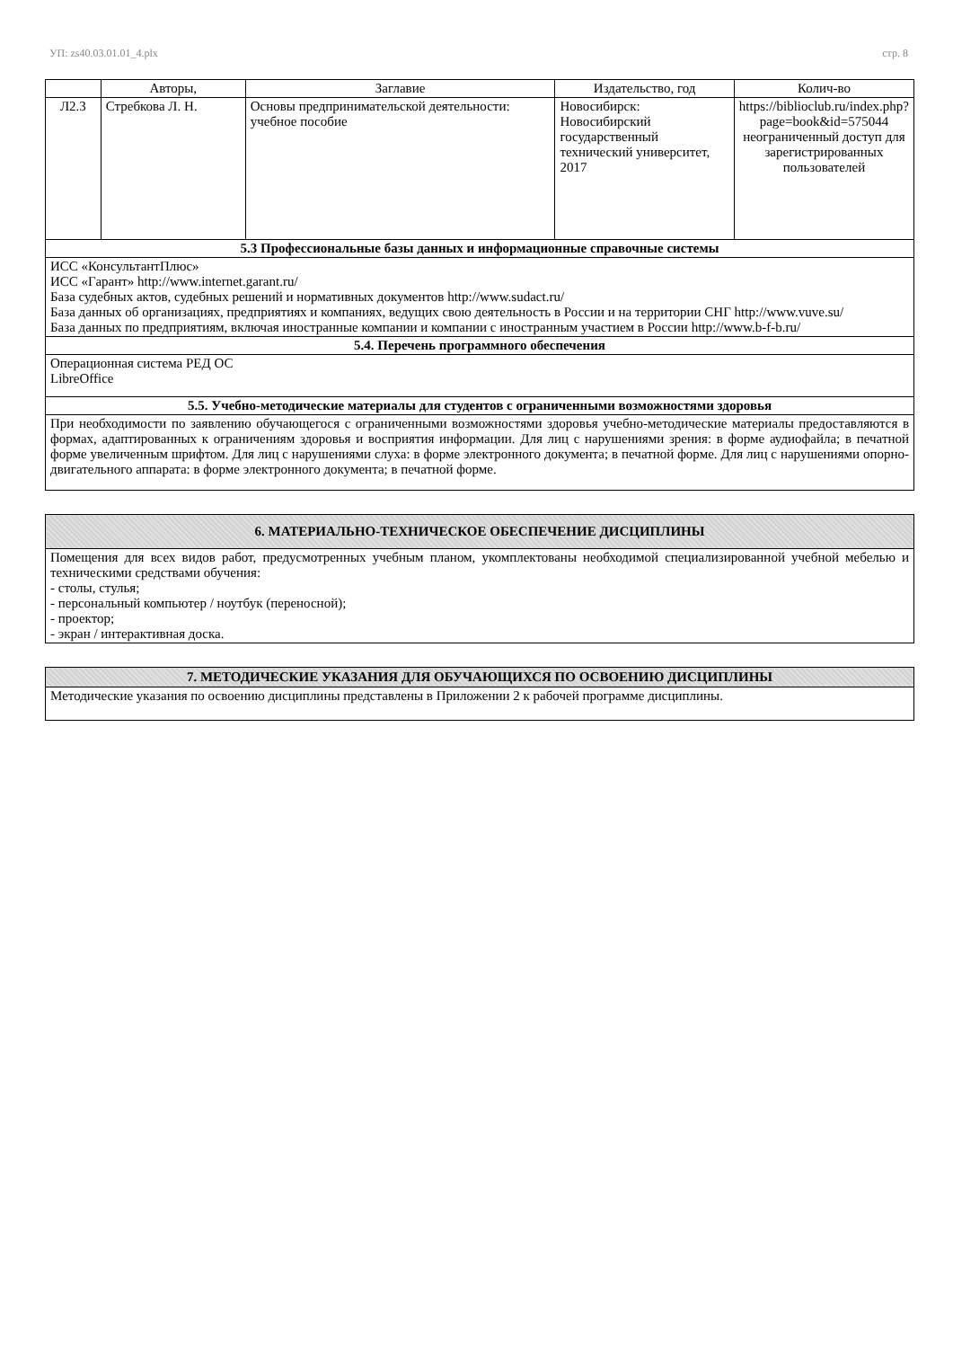УП: zs40.03.01.01_4.plx стр. 8
| | Авторы, | Заглавие | Издательство, год | Колич-во |
| --- | --- | --- | --- | --- |
| Л2.3 | Стребкова Л. Н. | Основы предпринимательской деятельности: учебное пособие | Новосибирск: Новосибирский государственный технический университет, 2017 | https://biblioclub.ru/index.php?page=book&id=575044 неограниченный доступ для зарегистрированных пользователей |
| 5.3 Профессиональные базы данных и информационные справочные системы | | | | |
| ИСС «КонсультантПлюс» ИСС «Гарант» http://www.internet.garant.ru/ База судебных актов, судебных решений и нормативных документов http://www.sudact.ru/ База данных об организациях, предприятиях и компаниях, ведущих свою деятельность в России и на территории СНГ http://www.vuve.su/ База данных по предприятиям, включая иностранные компании и компании с иностранным участием в России http://www.b-f-b.ru/ | | | | |
| 5.4. Перечень программного обеспечения | | | | |
| Операционная система РЕД ОС LibreOffice | | | | |
| 5.5. Учебно-методические материалы для студентов с ограниченными возможностями здоровья | | | | |
| При необходимости по заявлению обучающегося с ограниченными возможностями здоровья учебно-методические материалы предоставляются в формах, адаптированных к ограничениям здоровья и восприятия информации. Для лиц с нарушениями зрения: в форме аудиофайла; в печатной форме увеличенным шрифтом. Для лиц с нарушениями слуха: в форме электронного документа; в печатной форме. Для лиц с нарушениями опорно-двигательного аппарата: в форме электронного документа; в печатной форме. | | | | |
| 6. МАТЕРИАЛЬНО-ТЕХНИЧЕСКОЕ ОБЕСПЕЧЕНИЕ ДИСЦИПЛИНЫ |
| Помещения для всех видов работ, предусмотренных учебным планом, укомплектованы необходимой специализированной учебной мебелью и техническими средствами обучения: - столы, стулья; - персональный компьютер / ноутбук (переносной); - проектор; - экран / интерактивная доска. |
| 7. МЕТОДИЧЕСКИЕ УКАЗАНИЯ ДЛЯ ОБУЧАЮЩИХСЯ ПО ОСВОЕНИЮ ДИСЦИПЛИНЫ |
| Методические указания по освоению дисциплины представлены в Приложении 2 к рабочей программе дисциплины. |